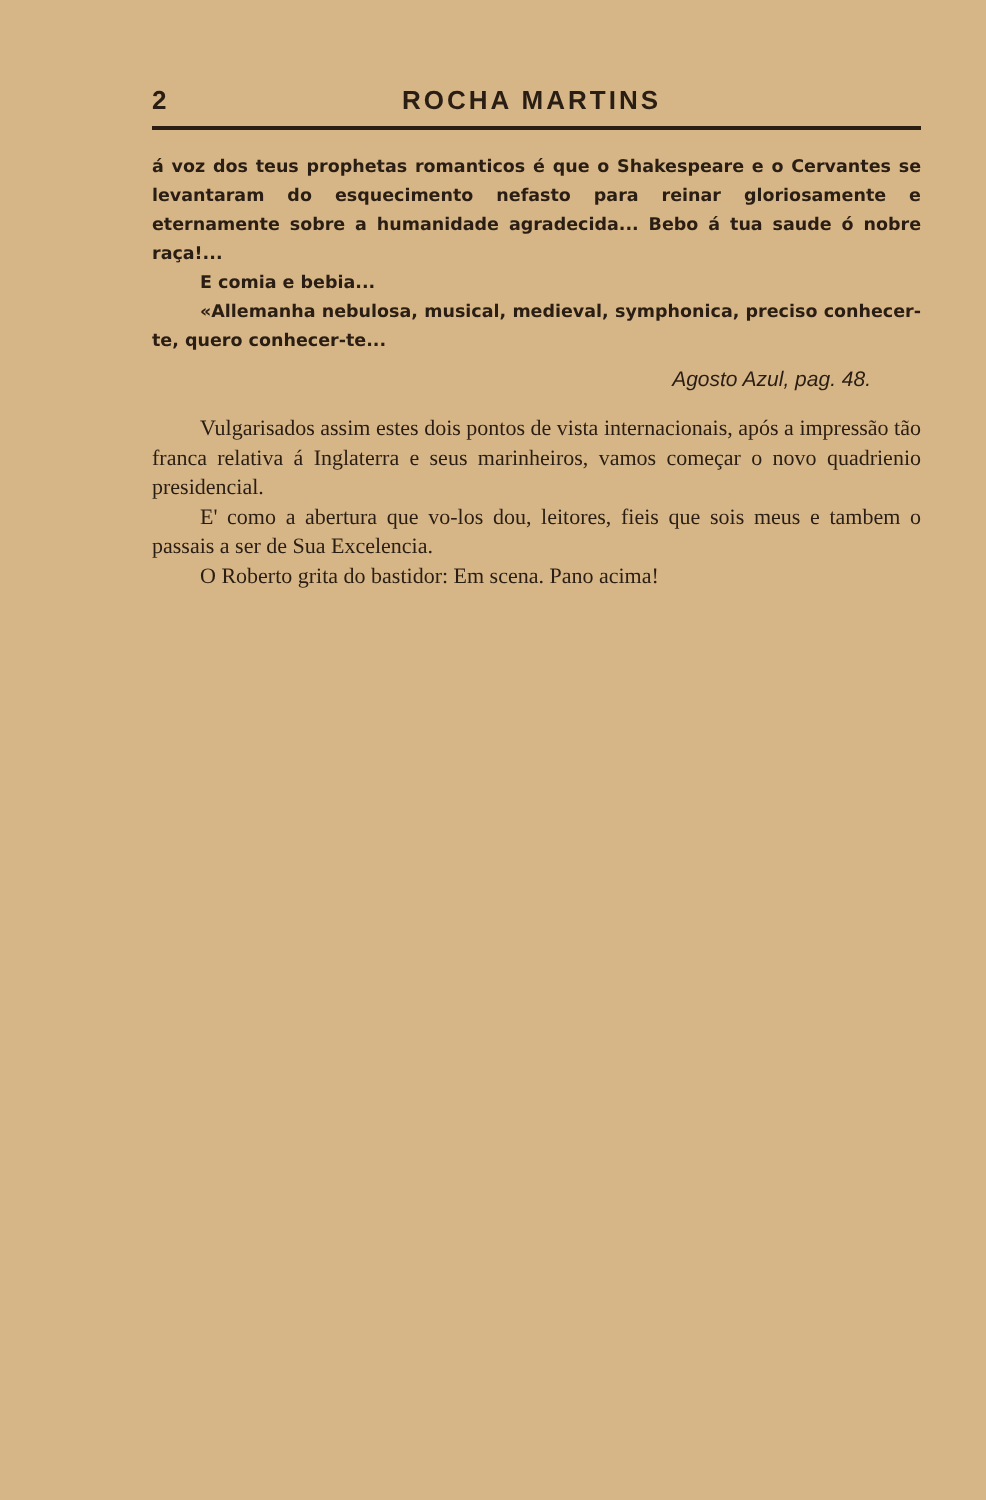2 ROCHA MARTINS
á voz dos teus prophetas romanticos é que o Shakespeare e o Cervantes se levantaram do esquecimento nefasto para reinar gloriosamente e eternamente sobre a humanidade agradecida... Bebo á tua saude ó nobre raça!...
E comia e bebia...
«Allemanha nebulosa, musical, medieval, symphonica, preciso conhecer-te, quero conhecer-te...
Agosto Azul, pag. 48.
Vulgarisados assim estes dois pontos de vista internacionais, após a impressão tão franca relativa á Inglaterra e seus marinheiros, vamos começar o novo quadrienio presidencial.
E' como a abertura que vo-los dou, leitores, fieis que sois meus e tambem o passais a ser de Sua Excelencia.
O Roberto grita do bastidor: Em scena. Pano acima!